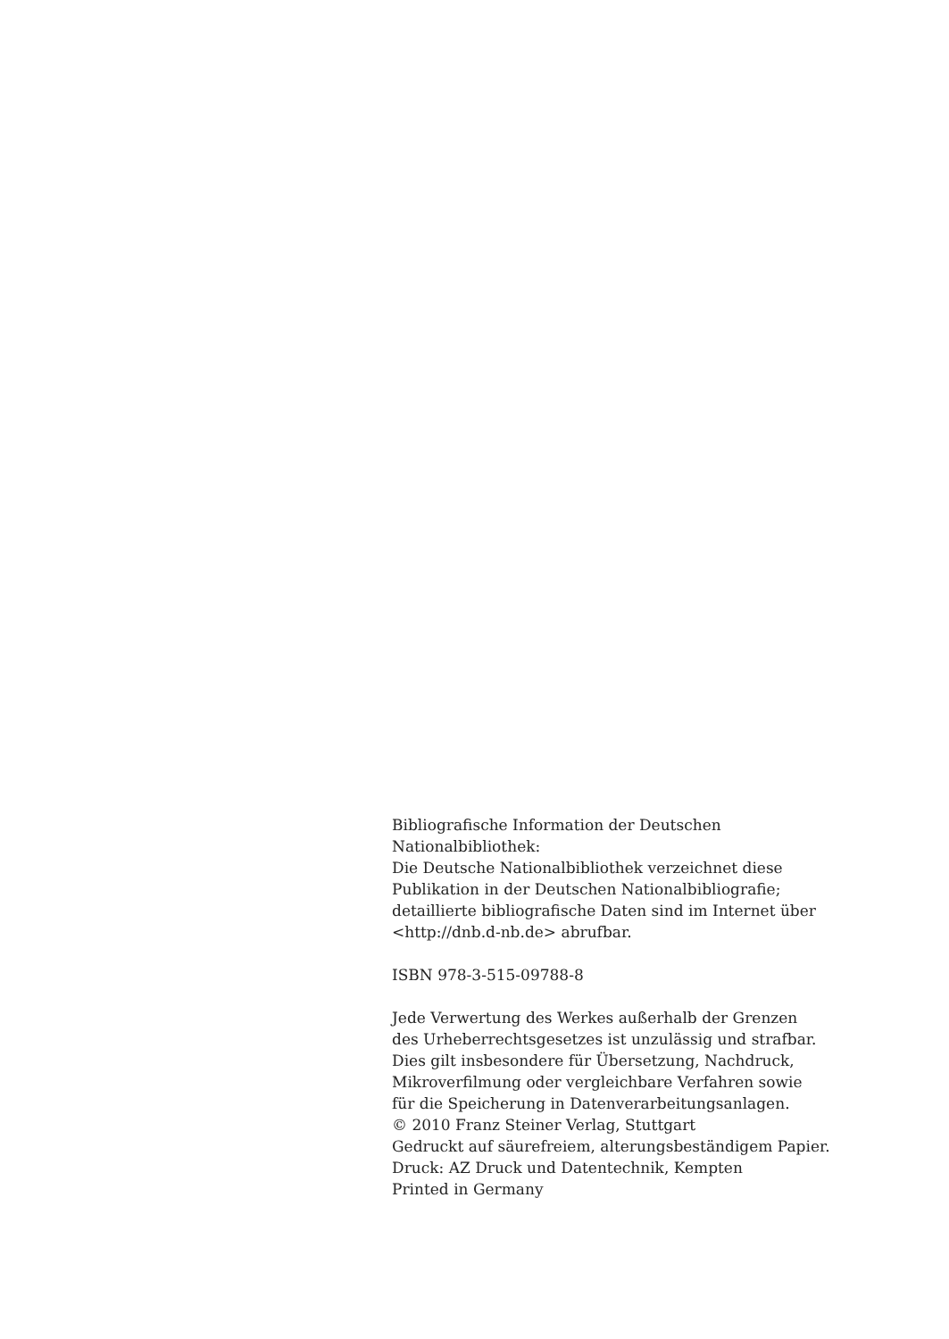Bibliografische Information der Deutschen
Nationalbibliothek:
Die Deutsche Nationalbibliothek verzeichnet diese
Publikation in der Deutschen Nationalbibliografie;
detaillierte bibliografische Daten sind im Internet über
<http://dnb.d-nb.de> abrufbar.
ISBN 978-3-515-09788-8
Jede Verwertung des Werkes außerhalb der Grenzen
des Urheberrechtsgesetzes ist unzulässig und strafbar.
Dies gilt insbesondere für Übersetzung, Nachdruck,
Mikroverfilmung oder vergleichbare Verfahren sowie
für die Speicherung in Datenverarbeitungsanlagen.
© 2010 Franz Steiner Verlag, Stuttgart
Gedruckt auf säurefreiem, alterungsbeständigem Papier.
Druck: AZ Druck und Datentechnik, Kempten
Printed in Germany